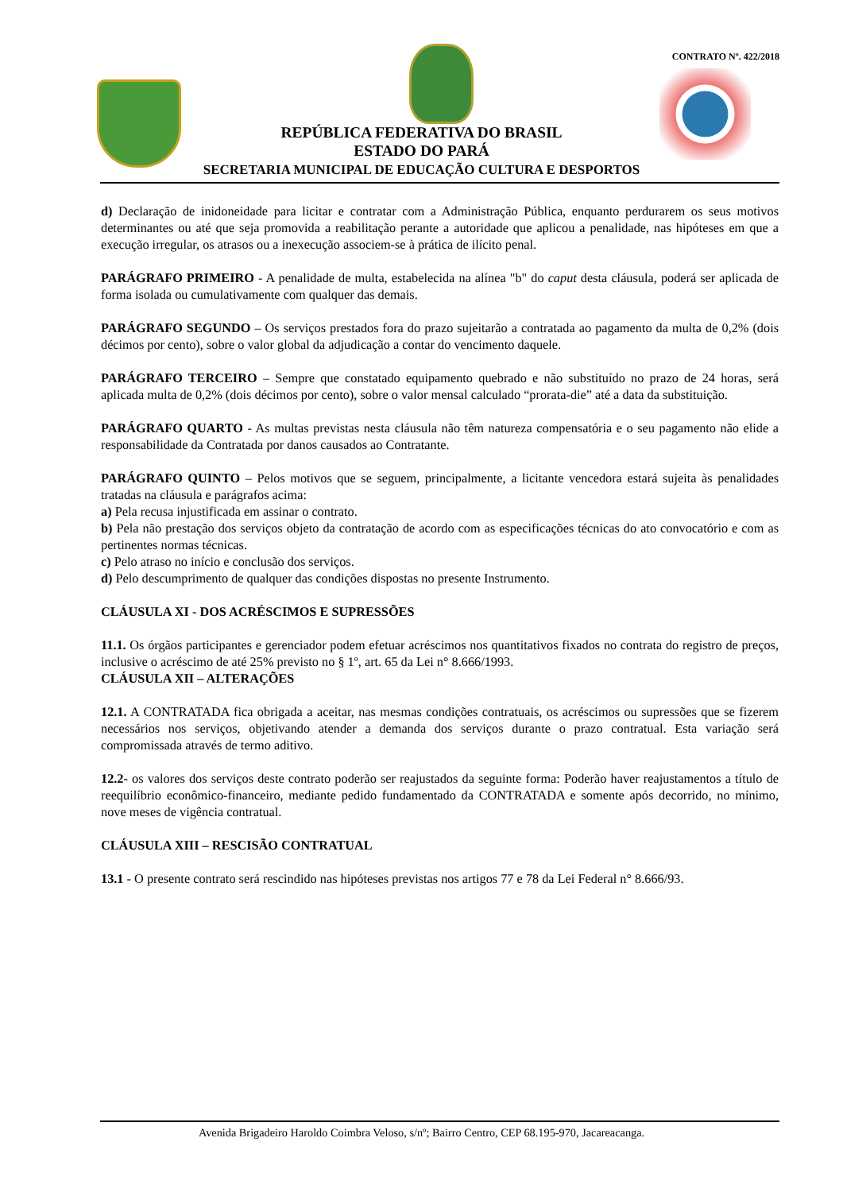CONTRATO Nº. 422/2018
REPÚBLICA FEDERATIVA DO BRASIL
ESTADO DO PARÁ
SECRETARIA MUNICIPAL DE EDUCAÇÃO CULTURA E DESPORTOS
d) Declaração de inidoneidade para licitar e contratar com a Administração Pública, enquanto perdurarem os seus motivos determinantes ou até que seja promovida a reabilitação perante a autoridade que aplicou a penalidade, nas hipóteses em que a execução irregular, os atrasos ou a inexecução associem-se à prática de ilícito penal.
PARÁGRAFO PRIMEIRO - A penalidade de multa, estabelecida na alínea "b" do caput desta cláusula, poderá ser aplicada de forma isolada ou cumulativamente com qualquer das demais.
PARÁGRAFO SEGUNDO – Os serviços prestados fora do prazo sujeitarão a contratada ao pagamento da multa de 0,2% (dois décimos por cento), sobre o valor global da adjudicação a contar do vencimento daquele.
PARÁGRAFO TERCEIRO – Sempre que constatado equipamento quebrado e não substituído no prazo de 24 horas, será aplicada multa de 0,2% (dois décimos por cento), sobre o valor mensal calculado “prorata-die” até a data da substituição.
PARÁGRAFO QUARTO - As multas previstas nesta cláusula não têm natureza compensatória e o seu pagamento não elide a responsabilidade da Contratada por danos causados ao Contratante.
PARÁGRAFO QUINTO – Pelos motivos que se seguem, principalmente, a licitante vencedora estará sujeita às penalidades tratadas na cláusula e parágrafos acima:
a) Pela recusa injustificada em assinar o contrato.
b) Pela não prestação dos serviços objeto da contratação de acordo com as especificações técnicas do ato convocatório e com as pertinentes normas técnicas.
c) Pelo atraso no início e conclusão dos serviços.
d) Pelo descumprimento de qualquer das condições dispostas no presente Instrumento.
CLÁUSULA XI - DOS ACRÉSCIMOS E SUPRESSÕES
11.1. Os órgãos participantes e gerenciador podem efetuar acréscimos nos quantitativos fixados no contrata do registro de preços, inclusive o acréscimo de até 25% previsto no § 1º, art. 65 da Lei n° 8.666/1993.
CLÁUSULA XII – ALTERAÇÕES
12.1. A CONTRATADA fica obrigada a aceitar, nas mesmas condições contratuais, os acréscimos ou supressões que se fizerem necessários nos serviços, objetivando atender a demanda dos serviços durante o prazo contratual. Esta variação será compromissada através de termo aditivo.
12.2- os valores dos serviços deste contrato poderão ser reajustados da seguinte forma: Poderão haver reajustamentos a título de reequilíbrio econômico-financeiro, mediante pedido fundamentado da CONTRATADA e somente após decorrido, no mínimo, nove meses de vigência contratual.
CLÁUSULA XIII – RESCISÃO CONTRATUAL
13.1 - O presente contrato será rescindido nas hipóteses previstas nos artigos 77 e 78 da Lei Federal n° 8.666/93.
Avenida Brigadeiro Haroldo Coimbra Veloso, s/nº; Bairro Centro, CEP 68.195-970, Jacareacanga.